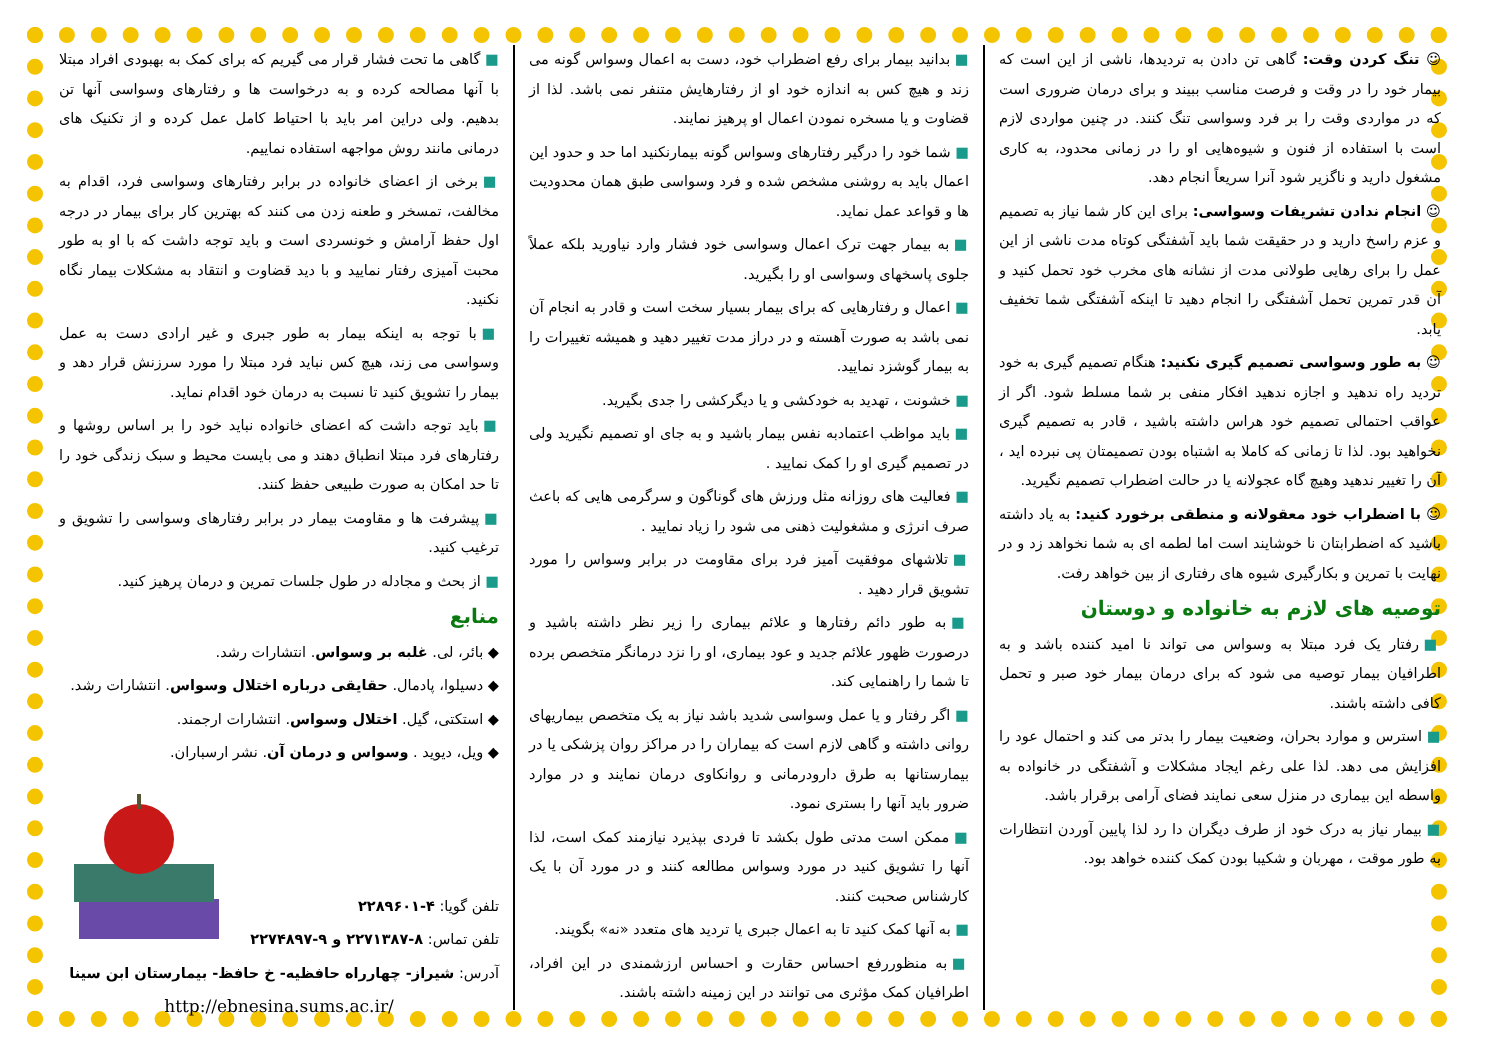☺ تنگ کردن وقت: گاهی تن دادن به تردیدها، ناشی از این است که بیمار خود را در وقت و فرصت مناسب ببیند و برای درمان ضروری است که در مواردی وقت را بر فرد وسواسی تنگ کنند. در چنین مواردی لازم است با استفاده از فنون و شیوه‌هایی او را در زمانی محدود، به کاری مشغول دارید و ناگزیر شود آنرا سریعاً انجام دهد.
☺ انجام ندادن تشریفات وسواسی: برای این کار شما نیاز به تصمیم و عزم راسخ دارید و در حقیقت شما باید آشفتگی کوتاه مدت ناشی از این عمل را برای رهایی طولانی مدت از نشانه های مخرب خود تحمل کنید و آن قدر تمرین تحمل آشفتگی را انجام دهید تا اینکه آشفتگی شما تخفیف یابد.
☺ به طور وسواسی تصمیم گیری نکنید: هنگام تصمیم گیری به خود تردید راه ندهید و اجازه ندهید افکار منفی بر شما مسلط شود. اگر از عواقب احتمالی تصمیم خود هراس داشته باشید ، قادر به تصمیم گیری نخواهید بود. لذا تا زمانی که کاملا به اشتباه بودن تصمیمتان پی نبرده اید ، آن را تغییر ندهید وهیچ گاه عجولانه یا در حالت اضطراب تصمیم نگیرید.
☺ با اضطراب خود معقولانه و منطقی برخورد کنید: به یاد داشته باشید که اضطرابتان نا خوشایند است اما لطمه ای به شما نخواهد زد و در نهایت با تمرین و بکارگیری شیوه های رفتاری از بین خواهد رفت.
توصیه های لازم به خانواده و دوستان
■ رفتار یک فرد مبتلا به وسواس می تواند نا امید کننده باشد و به اطرافیان بیمار توصیه می شود که برای درمان بیمار خود صبر و تحمل کافی داشته باشند.
■ استرس و موارد بحران، وضعیت بیمار را بدتر می کند و احتمال عود را افزایش می دهد. لذا علی رغم ایجاد مشکلات و آشفتگی در خانواده به واسطه این بیماری در منزل سعی نمایند فضای آرامی برقرار باشد.
■ بیمار نیاز به درک خود از طرف دیگران دا رد لذا پایین آوردن انتظارات به طور موقت ، مهربان و شکیبا بودن کمک کننده خواهد بود.
■ بدانید بیمار برای رفع اضطراب خود، دست به اعمال وسواس گونه می زند و هیچ کس به اندازه خود او از رفتارهایش متنفر نمی باشد. لذا از قضاوت و یا مسخره نمودن اعمال او پرهیز نمایند.
■ شما خود را درگیر رفتارهای وسواس گونه بیمارنکنید اما حد و حدود این اعمال باید به روشنی مشخص شده و فرد وسواسی طبق همان محدودیت ها و قواعد عمل نماید.
■ به بیمار جهت ترک اعمال وسواسی خود فشار وارد نیاورید بلکه عملاً جلوی پاسخهای وسواسی او را بگیرید.
■ اعمال و رفتارهایی که برای بیمار بسیار سخت است و قادر به انجام آن نمی باشد به صورت آهسته و در دراز مدت تغییر دهید و همیشه تغییرات را به بیمار گوشزد نمایید.
■ خشونت ، تهدید به خودکشی و یا دیگرکشی را جدی بگیرید.
■ باید مواظب اعتمادبه نفس بیمار باشید و به جای او تصمیم نگیرید ولی در تصمیم گیری او را کمک نمایید .
■ فعالیت های روزانه مثل ورزش های گوناگون و سرگرمی هایی که باعث صرف انرژی و مشغولیت ذهنی می شود را زیاد نمایید .
■ تلاشهای موفقیت آمیز فرد برای مقاومت در برابر وسواس را مورد تشویق قرار دهید .
■ به طور دائم رفتارها و علائم بیماری را زیر نظر داشته باشید و درصورت ظهور علائم جدید و عود بیماری، او را نزد درمانگر متخصص برده تا شما را راهنمایی کند.
■ اگر رفتار و یا عمل وسواسی شدید باشد نیاز به یک متخصص بیماریهای روانی داشته و گاهی لازم است که بیماران را در مراکز روان پزشکی یا در بیمارستانها به طرق دارودرمانی و روانکاوی درمان نمایند و در موارد ضرور باید آنها را بستری نمود.
■ ممکن است مدتی طول بکشد تا فردی بپذیرد نیازمند کمک است، لذا آنها را تشویق کنید در مورد وسواس مطالعه کنند و در مورد آن با یک کارشناس صحبت کنند.
■ به آنها کمک کنید تا به اعمال جبری یا تردید های متعدد «نه» بگویند.
■ به منظوررفع احساس حقارت و احساس ارزشمندی در این افراد، اطرافیان کمک مؤثری می توانند در این زمینه داشته باشند.
■ گاهی ما تحت فشار قرار می گیریم که برای کمک به بهبودی افراد مبتلا با آنها مصالحه کرده و به درخواست ها و رفتارهای وسواسی آنها تن بدهیم. ولی دراین امر باید با احتیاط کامل عمل کرده و از تکنیک های درمانی مانند روش مواجهه استفاده نماییم.
■ برخی از اعضای خانواده در برابر رفتارهای وسواسی فرد، اقدام به مخالفت، تمسخر و طعنه زدن می کنند که بهترین کار برای بیمار در درجه اول حفظ آرامش و خونسردی است و باید توجه داشت که با او به طور محبت آمیزی رفتار نمایید و با دید قضاوت و انتقاد به مشکلات بیمار نگاه نکنید.
■ با توجه به اینکه بیمار به طور جبری و غیر ارادی دست به عمل وسواسی می زند، هیچ کس نباید فرد مبتلا را مورد سرزنش قرار دهد و بیمار را تشویق کنید تا نسبت به درمان خود اقدام نماید.
■ باید توجه داشت که اعضای خانواده نباید خود را بر اساس روشها و رفتارهای فرد مبتلا انطباق دهند و می بایست محیط و سبک زندگی خود را تا حد امکان به صورت طبیعی حفظ کنند.
■ پیشرفت ها و مقاومت بیمار در برابر رفتارهای وسواسی را تشویق و ترغیب کنید.
■ از بحث و مجادله در طول جلسات تمرین و درمان پرهیز کنید.
منابع
◆ بائر، لی. غلبه بر وسواس. انتشارات رشد.
◆ دسیلوا، پادمال. حقایقی درباره اختلال وسواس. انتشارات رشد.
◆ استکتی، گیل. اختلال وسواس. انتشارات ارجمند.
◆ ویل، دیوید . وسواس و درمان آن. نشر ارسباران.
تلفن گویا: ۴-۲۲۸۹۶۰۱
تلفن تماس: ۸-۲۲۷۱۳۸۷ و ۹-۲۲۷۴۸۹۷
آدرس: شیراز- چهارراه حافظیه- خ حافظ- بیمارستان ابن سینا
http://ebnesina.sums.ac.ir/